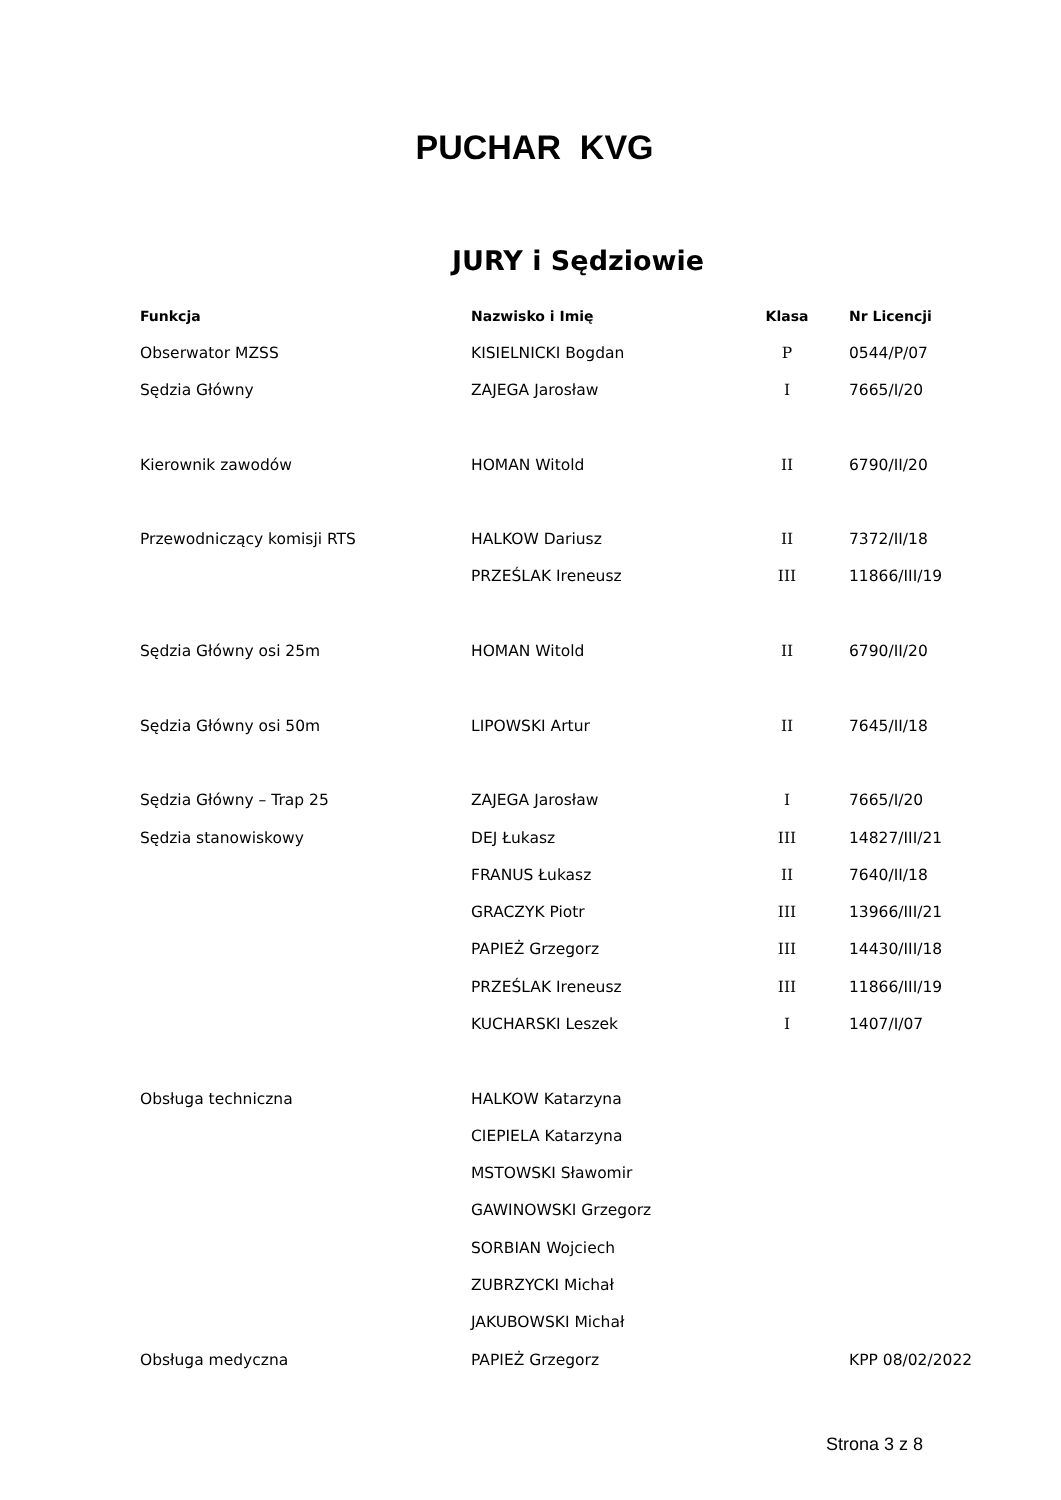PUCHAR KVG
JURY i Sędziowie
| Funkcja | Nazwisko i Imię | Klasa | Nr Licencji |
| --- | --- | --- | --- |
| Obserwator MZSS | KISIELNICKI Bogdan | P | 0544/P/07 |
| Sędzia Główny | ZAJEGA Jarosław | I | 7665/I/20 |
| Kierownik zawodów | HOMAN Witold | II | 6790/II/20 |
| Przewodniczący komisji RTS | HALKOW Dariusz | II | 7372/II/18 |
| | PRZEŚLAK Ireneusz | III | 11866/III/19 |
| Sędzia Główny osi 25m | HOMAN Witold | II | 6790/II/20 |
| Sędzia Główny osi 50m | LIPOWSKI Artur | II | 7645/II/18 |
| Sędzia Główny – Trap 25 | ZAJEGA Jarosław | I | 7665/I/20 |
| Sędzia stanowiskowy | DEJ Łukasz | III | 14827/III/21 |
| | FRANUS Łukasz | II | 7640/II/18 |
| | GRACZYK Piotr | III | 13966/III/21 |
| | PAPIEŻ Grzegorz | III | 14430/III/18 |
| | PRZEŚLAK Ireneusz | III | 11866/III/19 |
| | KUCHARSKI Leszek | I | 1407/I/07 |
| Obsługa techniczna | HALKOW Katarzyna | | |
| | CIEPIELA Katarzyna | | |
| | MSTOWSKI Sławomir | | |
| | GAWINOWSKI Grzegorz | | |
| | SORBIAN Wojciech | | |
| | ZUBRZYCKI Michał | | |
| | JAKUBOWSKI Michał | | |
| Obsługa medyczna | PAPIEŻ Grzegorz | | KPP 08/02/2022 |
Strona 3 z 8